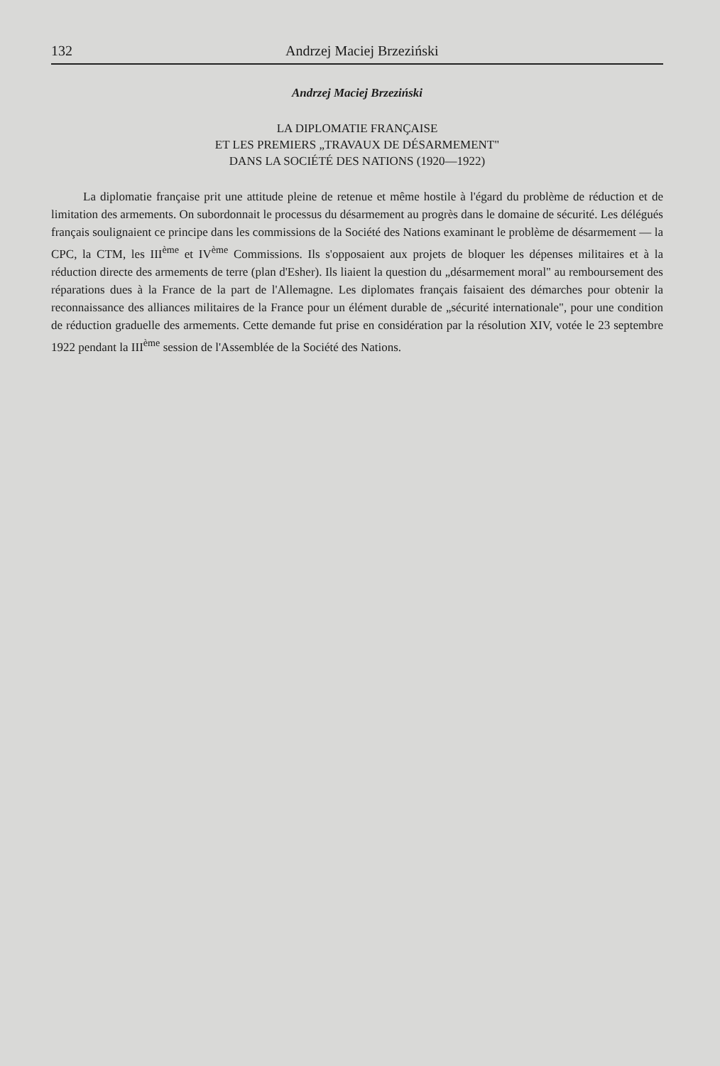132 Andrzej Maciej Brzeziński
Andrzej Maciej Brzeziński
LA DIPLOMATIE FRANÇAISE
ET LES PREMIERS „TRAVAUX DE DÉSARMEMENT"
DANS LA SOCIÉTÉ DES NATIONS (1920—1922)
La diplomatie française prit une attitude pleine de retenue et même hostile à l'égard du problème de réduction et de limitation des armements. On subordonnait le processus du désarmement au progrès dans le domaine de sécurité. Les délégués français soulignaient ce principe dans les commissions de la Société des Nations examinant le problème de désarmement — la CPC, la CTM, les III<sup>ème</sup> et IV<sup>ème</sup> Commissions. Ils s'opposaient aux projets de bloquer les dépenses militaires et à la réduction directe des armements de terre (plan d'Esher). Ils liaient la question du „désarmement moral" au remboursement des réparations dues à la France de la part de l'Allemagne. Les diplomates français faisaient des démarches pour obtenir la reconnaissance des alliances militaires de la France pour un élément durable de „sécurité internationale", pour une condition de réduction graduelle des armements. Cette demande fut prise en considération par la résolution XIV, votée le 23 septembre 1922 pendant la III<sup>ème</sup> session de l'Assemblée de la Société des Nations.